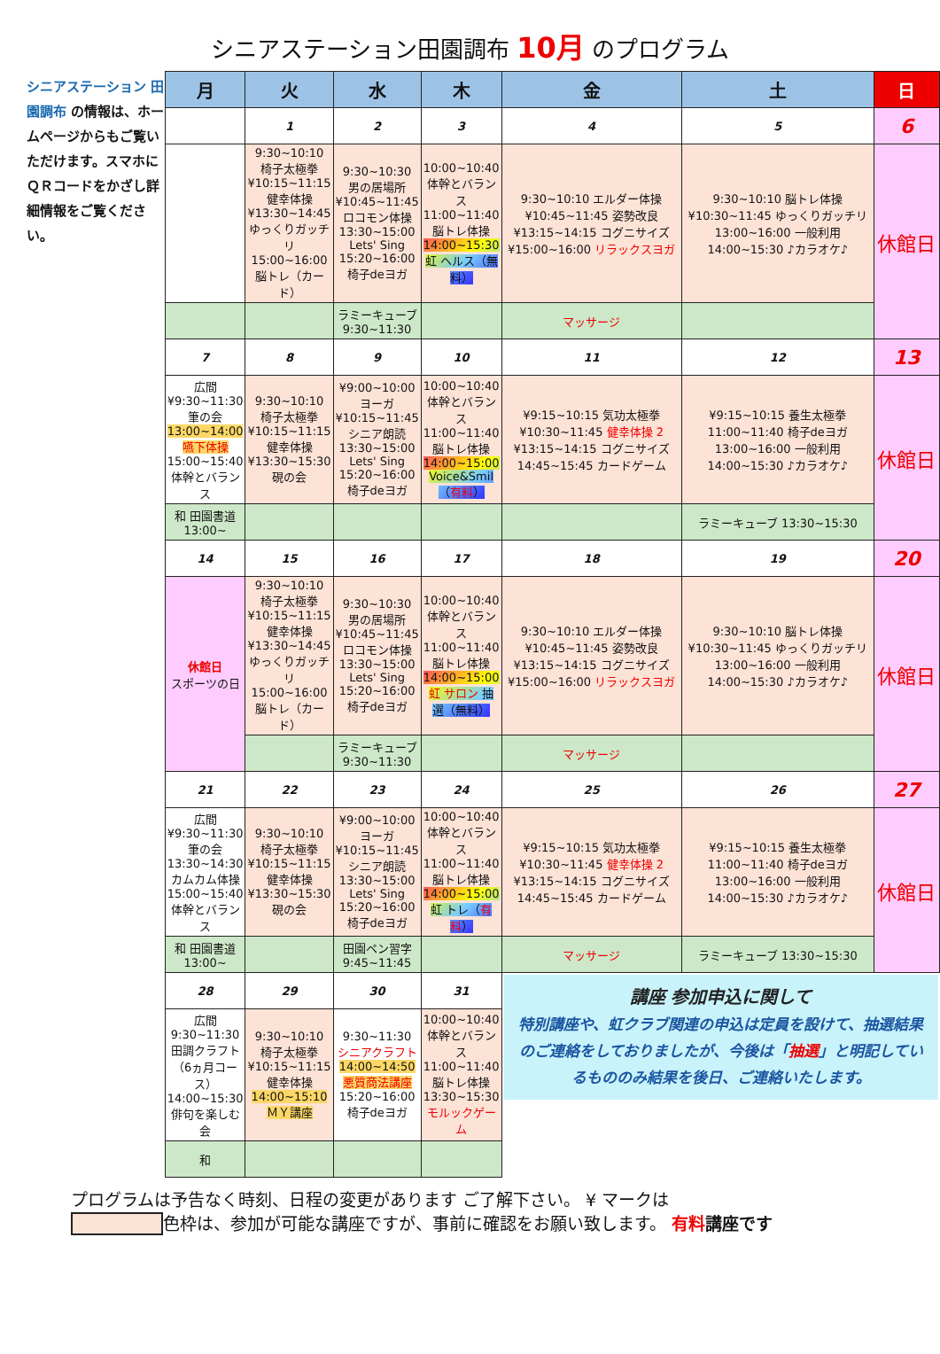シニアステーション田園調布 10月 のプログラム
シニアステーション 田園調布 の情報は、ホームページからもご覧いただけます。スマホにＱＲコードをかざし詳細情報をご覧ください。
| 月 | 火 | 水 | 木 | 金 | 土 | 日 |
| --- | --- | --- | --- | --- | --- | --- |
| | 1 | 2 | 3 | 4 | 5 | 6 |
| | 9:30~10:10 椅子太極拳 ¥10:15~11:15 健幸体操 ¥13:30~14:45 ゆっくりガッチリ 15:00~16:00 脳トレ（カード） | 9:30~10:30 男の居場所 ¥10:45~11:45 ロコモン体操 13:30~15:00 Lets' Sing 15:20~16:00 椅子deヨガ | 10:00~10:40 体幹とバランス 11:00~11:40 脳トレ体操 14:00~15:30 虹 ヘルス（無料） | 9:30~10:10 エルダー体操 ¥10:45~11:45 姿勢改良 ¥13:15~14:15 コグニサイズ ¥15:00~16:00 リラックスヨガ | 9:30~10:10 脳トレ体操 ¥10:30~11:45 ゆっくりガッチリ 13:00~16:00 一般利用 14:00~15:30 ♪カラオケ♪ | 休館日 |
| | | ラミーキューブ 9:30~11:30 | | マッサージ | | |
| 7 | 8 | 9 | 10 | 11 | 12 | 13 |
| 広間 ¥9:30~11:30 筆の会 13:00~14:00 嚥下体操 15:00~15:40 体幹とバランス | 9:30~10:10 椅子太極拳 ¥10:15~11:15 健幸体操 ¥13:30~15:30 硯の会 | ¥9:00~10:00 ヨーガ ¥10:15~11:45 シニア朗読 13:30~15:00 Lets' Sing 15:20~16:00 椅子deヨガ | 10:00~10:40 体幹とバランス 11:00~11:40 脳トレ体操 14:00~15:00 Voice&Smil（ 有料 ） | ¥9:15~10:15 気功太極拳 ¥10:30~11:45 健幸体操 2 ¥13:15~14:15 コグニサイズ 14:45~15:45 カードゲーム | ¥9:15~10:15 養生太極拳 11:00~11:40 椅子deヨガ 13:00~16:00 一般利用 14:00~15:30 ♪カラオケ♪ | 休館日 |
| 和 田園書道 13:00~ | | | | | ラミーキューブ 13:30~15:30 | |
| 14 | 15 | 16 | 17 | 18 | 19 | 20 |
| 休館日 スポーツの日 | 9:30~10:10 椅子太極拳 ¥10:15~11:15 健幸体操 ¥13:30~14:45 ゆっくりガッチリ 15:00~16:00 脳トレ（カード） | 9:30~10:30 男の居場所 ¥10:45~11:45 ロコモン体操 13:30~15:00 Lets' Sing 15:20~16:00 椅子deヨガ | 10:00~10:40 体幹とバランス 11:00~11:40 脳トレ体操 14:00~15:00 虹 サロン 抽選（無料） | 9:30~10:10 エルダー体操 ¥10:45~11:45 姿勢改良 ¥13:15~14:15 コグニサイズ ¥15:00~16:00 リラックスヨガ | 9:30~10:10 脳トレ体操 ¥10:30~11:45 ゆっくりガッチリ 13:00~16:00 一般利用 14:00~15:30 ♪カラオケ♪ | 休館日 |
| | | ラミーキューブ 9:30~11:30 | | マッサージ | | |
| 21 | 22 | 23 | 24 | 25 | 26 | 27 |
| 広間 ¥9:30~11:30 筆の会 13:30~14:30 カムカム体操 15:00~15:40 体幹とバランス | 9:30~10:10 椅子太極拳 ¥10:15~11:15 健幸体操 ¥13:30~15:30 硯の会 | ¥9:00~10:00 ヨーガ ¥10:15~11:45 シニア朗読 13:30~15:00 Lets' Sing 15:20~16:00 椅子deヨガ | 10:00~10:40 体幹とバランス 11:00~11:40 脳トレ体操 14:00~15:00 虹 トレ（ 有料 ） | ¥9:15~10:15 気功太極拳 ¥10:30~11:45 健幸体操 2 ¥13:15~14:15 コグニサイズ 14:45~15:45 カードゲーム | ¥9:15~10:15 養生太極拳 11:00~11:40 椅子deヨガ 13:00~16:00 一般利用 14:00~15:30 ♪カラオケ♪ | 休館日 |
| 和 田園書道 13:00~ | | 田園ペン習字 9:45~11:45 | | マッサージ | ラミーキューブ 13:30~15:30 | |
| 28 | 29 | 30 | 31 | 講座 参加申込に関して 特別講座や、虹クラブ関連の申込は定員を設けて、抽選結果のご連絡をしておりましたが、今後は「 抽選 」と明記しているもののみ結果を後日、ご連絡いたします。 | | |
| 広間 9:30~11:30 田調クラフト（6ヵ月コース） 14:00~15:30 俳句を楽しむ会 | 9:30~10:10 椅子太極拳 ¥10:15~11:15 健幸体操 14:00~15:10 ＭＹ講座 | 9:30~11:30 シニアクラフト 14:00~14:50 悪質商法講座 15:20~16:00 椅子deヨガ | 10:00~10:40 体幹とバランス 11:00~11:40 脳トレ体操 13:30~15:30 モルックゲーム | | | |
| 和 | | | | | | |
プログラムは予告なく時刻、日程の変更があります ご了解下さい。 ¥ マークは
色枠は、参加が可能な講座ですが、事前に確認をお願い致します。 有料講座です